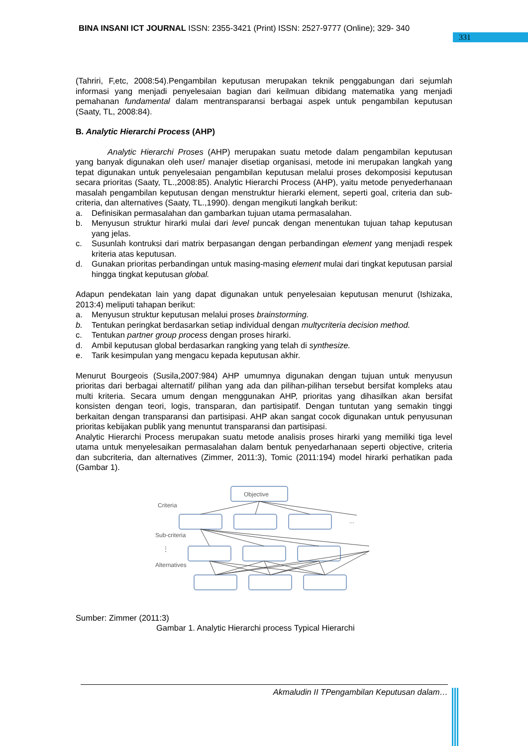BINA INSANI ICT JOURNAL ISSN: 2355-3421 (Print) ISSN: 2527-9777 (Online); 329- 340
331
(Tahriri, F,etc, 2008:54).Pengambilan keputusan merupakan teknik penggabungan dari sejumlah informasi yang menjadi penyelesaian bagian dari keilmuan dibidang matematika yang menjadi pemahanan fundamental dalam mentransparansi berbagai aspek untuk pengambilan keputusan (Saaty, TL, 2008:84).
B. Analytic Hierarchi Process (AHP)
Analytic Hierarchi Proses (AHP) merupakan suatu metode dalam pengambilan keputusan yang banyak digunakan oleh user/ manajer disetiap organisasi, metode ini merupakan langkah yang tepat digunakan untuk penyelesaian pengambilan keputusan melalui proses dekomposisi keputusan secara prioritas (Saaty, TL.,2008:85). Analytic Hierarchi Process (AHP), yaitu metode penyederhanaan masalah pengambilan keputusan dengan menstruktur hierarki element, seperti goal, criteria dan sub-criteria, dan alternatives (Saaty, TL.,1990). dengan mengikuti langkah berikut:
a. Definisikan permasalahan dan gambarkan tujuan utama permasalahan.
b. Menyusun struktur hirarki mulai dari level puncak dengan menentukan tujuan tahap keputusan yang jelas.
c. Susunlah kontruksi dari matrix berpasangan dengan perbandingan element yang menjadi respek kriteria atas keputusan.
d. Gunakan prioritas perbandingan untuk masing-masing element mulai dari tingkat keputusan parsial hingga tingkat keputusan global.
Adapun pendekatan lain yang dapat digunakan untuk penyelesaian keputusan menurut (Ishizaka, 2013:4) meliputi tahapan berikut:
a. Menyusun struktur keputusan melalui proses brainstorming.
b. Tentukan peringkat berdasarkan setiap individual dengan multycriteria decision method.
c. Tentukan partner group process dengan proses hirarki.
d. Ambil keputusan global berdasarkan rangking yang telah di synthesize.
e. Tarik kesimpulan yang mengacu kepada keputusan akhir.
Menurut Bourgeois (Susila,2007:984) AHP umumnya digunakan dengan tujuan untuk menyusun prioritas dari berbagai alternatif/ pilihan yang ada dan pilihan-pilihan tersebut bersifat kompleks atau multi kriteria. Secara umum dengan menggunakan AHP, prioritas yang dihasilkan akan bersifat konsisten dengan teori, logis, transparan, dan partisipatif. Dengan tuntutan yang semakin tinggi berkaitan dengan transparansi dan partisipasi. AHP akan sangat cocok digunakan untuk penyusunan prioritas kebijakan publik yang menuntut transparansi dan partisipasi.
Analytic Hierarchi Process merupakan suatu metode analisis proses hirarki yang memiliki tiga level utama untuk menyelesaikan permasalahan dalam bentuk penyedarhanaan seperti objective, criteria dan subcriteria, dan alternatives (Zimmer, 2011:3), Tomic (2011:194) model hirarki perhatikan pada (Gambar 1).
Objective
Criteria
Sub-criteria
Alternatives
...
...
⋮
Sumber: Zimmer (2011:3)
Gambar 1. Analytic Hierarchi process Typical Hierarchi
Akmaludin II TPengambilan Keputusan dalam…